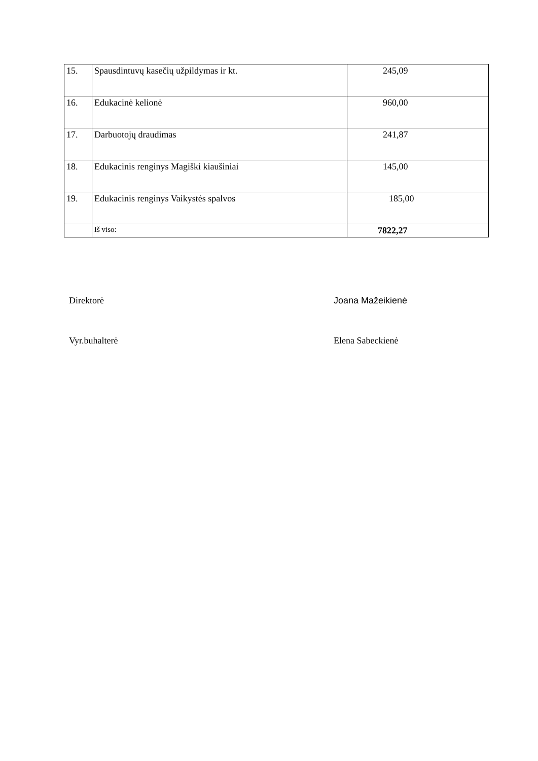| 15. | Spausdintuvų kasečių užpildymas ir kt. | 245,09 |
| 16. | Edukacinė kelionė | 960,00 |
| 17. | Darbuotojų draudimas | 241,87 |
| 18. | Edukacinis renginys Magiški kiaušiniai | 145,00 |
| 19. | Edukacinis renginys Vaikystės spalvos | 185,00 |
| | Iš viso: | 7822,27 |
Direktorė Joana Mažeikienė
Vyr.buhalterė Elena Sabeckienė